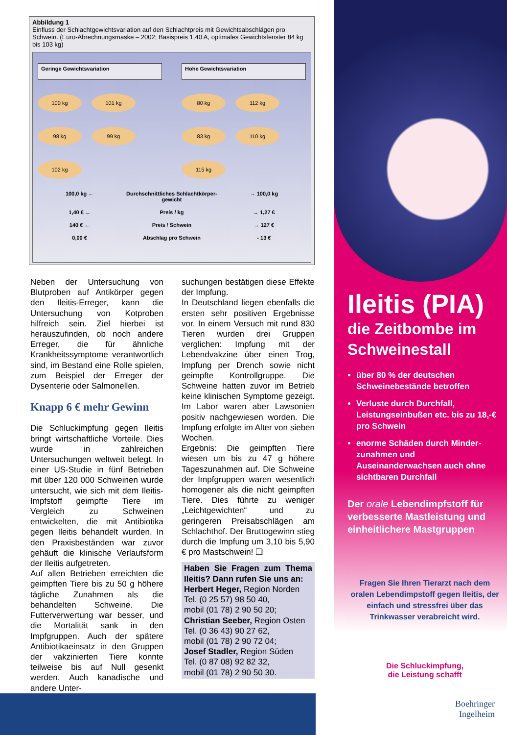Abbildung 1
Einfluss der Schlachtgewichtsvariation auf den Schlachtpreis mit Gewichtsabschlägen pro Schwein. (Euro-Abrechnungsmaske – 2002; Basispreis 1,40 A, optimales Gewichtsfenster 84 kg bis 103 kg)
Geringe Gewichtsvariation
100 kg
101 kg
98 kg
99 kg
102 kg
Hohe Gewichtsvariation
80 kg
112 kg
83 kg
110 kg
115 kg
100,0 kg ←
Durchschnittliches Schlachtkörper-gewicht
→ 100,0 kg
1,40 € ←
Preis / kg
→ 1,27 €
140 € ←
Preis / Schwein
→ 127 €
0,00 €
Abschlag pro Schwein
- 13 €
Neben der Untersuchung von Blutproben auf Antikörper gegen den Ileitis-Erreger, kann die Untersuchung von Kotproben hilfreich sein. Ziel hierbei ist herauszufinden, ob noch andere Erreger, die für ähnliche Krankheitssymptome verantwortlich sind, im Bestand eine Rolle spielen, zum Beispiel der Erreger der Dysenterie oder Salmonellen.
Knapp 6 € mehr Gewinn
Die Schluckimpfung gegen Ileitis bringt wirtschaftliche Vorteile. Dies wurde in zahlreichen Untersuchungen weltweit belegt. In einer US-Studie in fünf Betrieben mit über 120 000 Schweinen wurde untersucht, wie sich mit dem Ileitis-Impfstoff geimpfte Tiere im Vergleich zu Schweinen entwickelten, die mit Antibiotika gegen Ileitis behandelt wurden. In den Praxisbeständen war zuvor gehäuft die klinische Verlaufsform der Ileitis aufgetreten.
Auf allen Betrieben erreichten die geimpften Tiere bis zu 50 g höhere tägliche Zunahmen als die behandelten Schweine. Die Futterverwertung war besser, und die Mortalität sank in den Impfgruppen. Auch der spätere Antibiotikaeinsatz in den Gruppen der vakzinierten Tiere konnte teilweise bis auf Null gesenkt werden. Auch kanadische und andere Unter-
suchungen bestätigen diese Effekte der Impfung.
In Deutschland liegen ebenfalls die ersten sehr positiven Ergebnisse vor. In einem Versuch mit rund 830 Tieren wurden drei Gruppen verglichen: Impfung mit der Lebendvakzine über einen Trog, Impfung per Drench sowie nicht geimpfte Kontrollgruppe. Die Schweine hatten zuvor im Betrieb keine klinischen Symptome gezeigt. Im Labor waren aber Lawsonien positiv nachgewiesen worden. Die Impfung erfolgte im Alter von sieben Wochen.
Ergebnis: Die geimpften Tiere wiesen um bis zu 47 g höhere Tageszunahmen auf. Die Schweine der Impfgruppen waren wesentlich homogener als die nicht geimpften Tiere. Dies führte zu weniger „Leichtgewichten“ und zu geringeren Preisabschlägen am Schlachthof. Der Bruttogewinn stieg durch die Impfung um 3,10 bis 5,90 € pro Mastschwein! ❏
Haben Sie Fragen zum Thema Ileitis? Dann rufen Sie uns an:
Herbert Heger, Region Norden
Tel. (0 25 57) 98 50 40,
mobil (01 78) 2 90 50 20;
Christian Seeber, Region Osten
Tel. (0 36 43) 90 27 62,
mobil (01 78) 2 90 72 04;
Josef Stadler, Region Süden
Tel. (0 87 08) 92 82 32,
mobil (01 78) 2 90 50 30.
Ileitis (PIA)
die Zeitbombe im Schweinestall
über 80 % der deutschen Schweinebestände betroffen
Verluste durch Durchfall, Leistungseinbußen etc. bis zu 18,-€ pro Schwein
enorme Schäden durch Minder-zunahmen und Auseinanderwachsen auch ohne sichtbaren Durchfall
Der orale Lebendimpfstoff für verbesserte Mastleistung und einheitlichere Mastgruppen
Fragen Sie Ihren Tierarzt nach dem oralen Lebendimpstoff gegen Ileitis, der einfach und stressfrei über das Trinkwasser verabreicht wird.
Die Schluckimpfung,
die Leistung schafft
Boehringer
Ingelheim